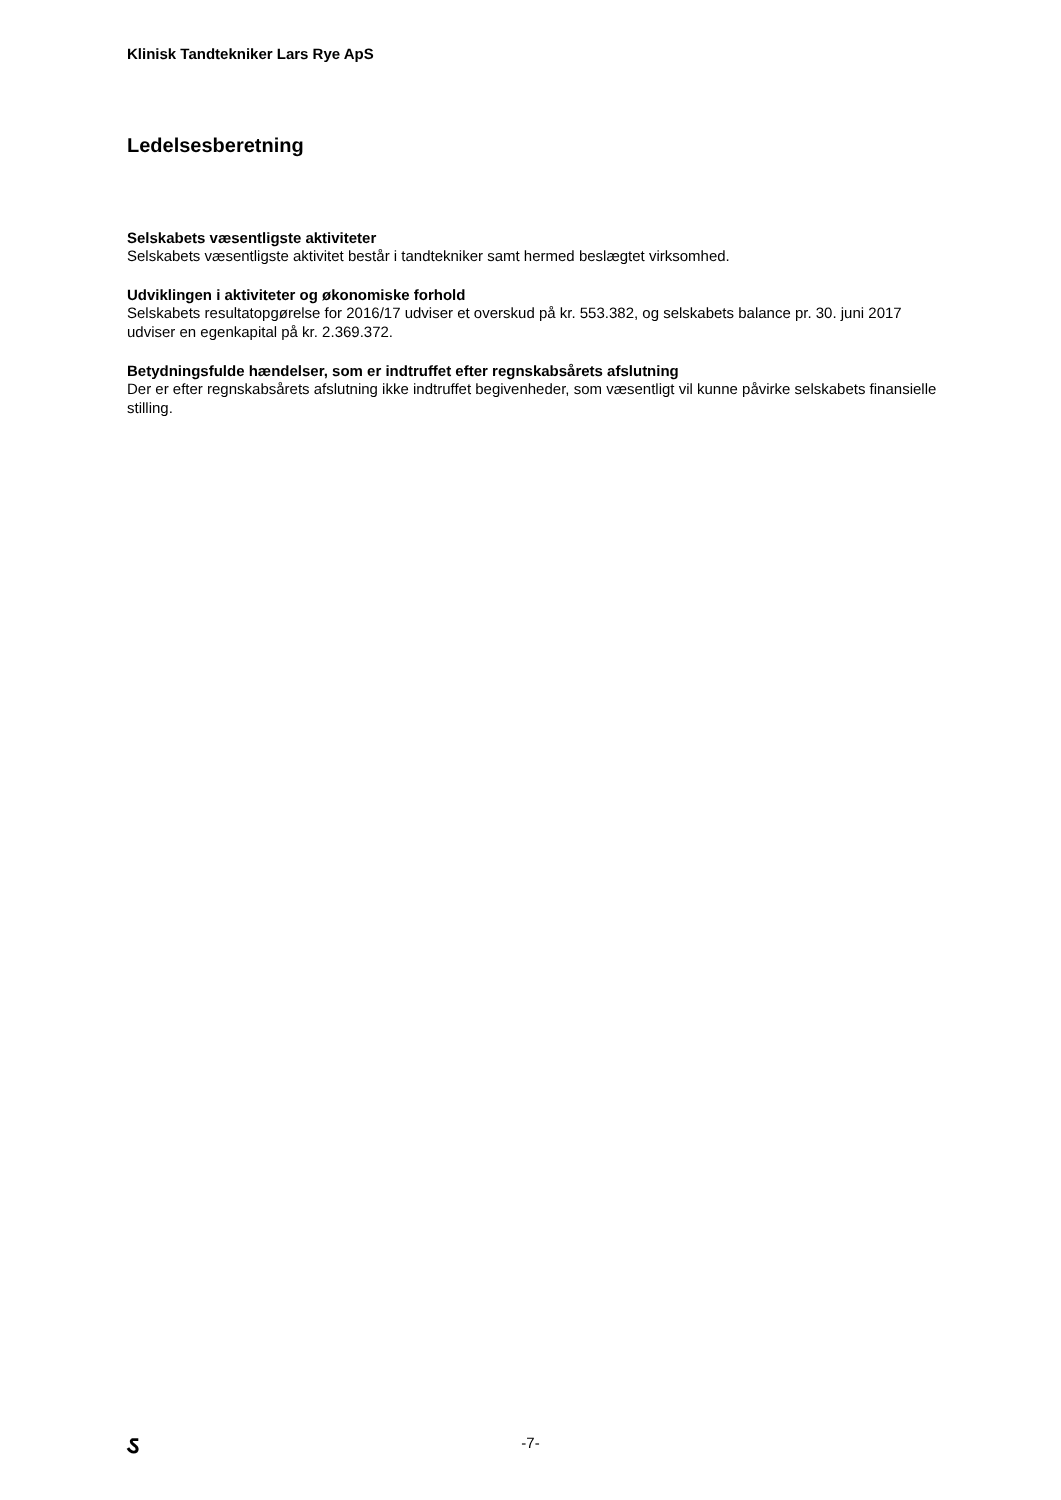Klinisk Tandtekniker Lars Rye ApS
Ledelsesberetning
Selskabets væsentligste aktiviteter
Selskabets væsentligste aktivitet består i tandtekniker samt hermed beslægtet virksomhed.
Udviklingen i aktiviteter og økonomiske forhold
Selskabets resultatopgørelse for 2016/17 udviser et overskud på kr. 553.382, og selskabets balance pr. 30. juni 2017 udviser en egenkapital på kr. 2.369.372.
Betydningsfulde hændelser, som er indtruffet efter regnskabsårets afslutning
Der er efter regnskabsårets afslutning ikke indtruffet begivenheder, som væsentligt vil kunne påvirke selskabets finansielle stilling.
ઽ
-7-